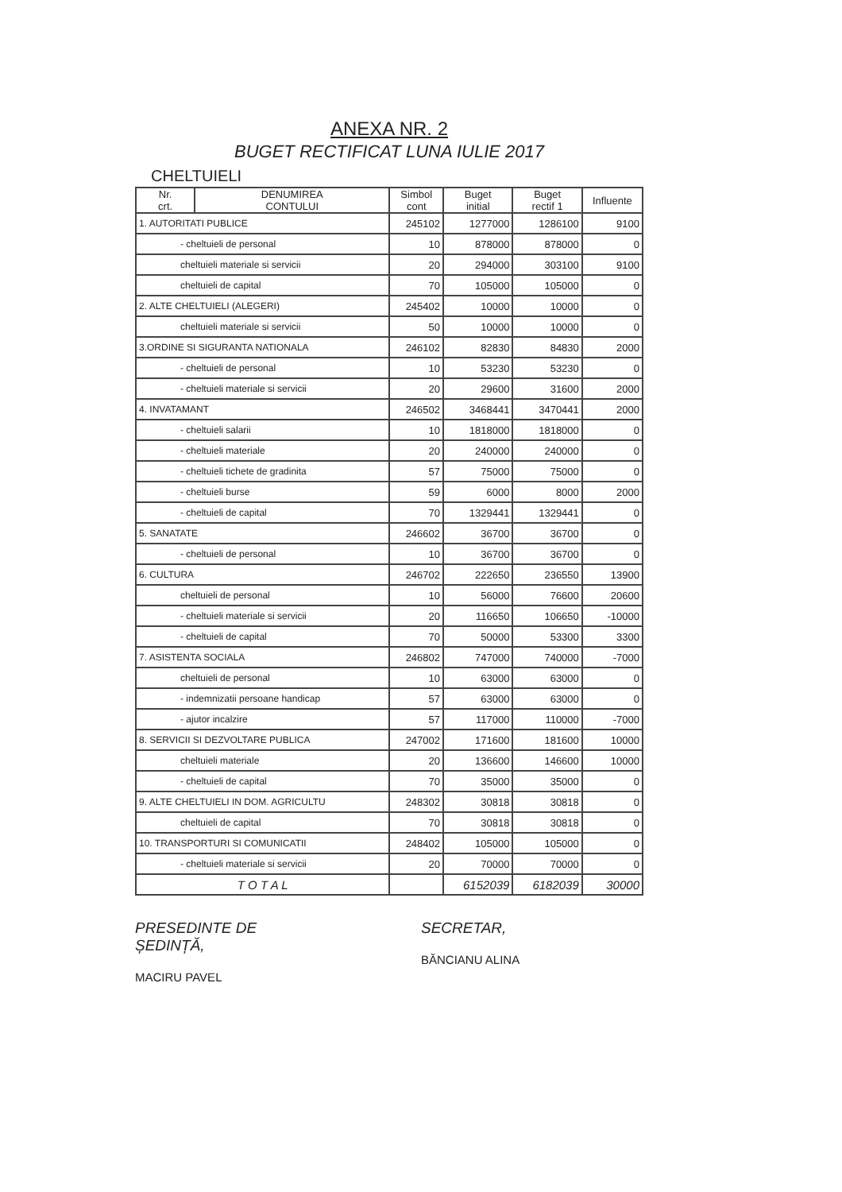ANEXA NR. 2
BUGET RECTIFICAT LUNA IULIE 2017
CHELTUIELI
| Nr. crt. | DENUMIREA CONTULUI | Simbol cont | Buget initial | Buget rectif 1 | Influente |
| --- | --- | --- | --- | --- | --- |
| 1. AUTORITATI PUBLICE | | 245102 | 1277000 | 1286100 | 9100 |
| - cheltuieli de personal | | 10 | 878000 | 878000 | 0 |
| cheltuieli materiale si servicii | | 20 | 294000 | 303100 | 9100 |
| cheltuieli de capital | | 70 | 105000 | 105000 | 0 |
| 2. ALTE CHELTUIELI (ALEGERI) | | 245402 | 10000 | 10000 | 0 |
| cheltuieli materiale si servicii | | 50 | 10000 | 10000 | 0 |
| 3.ORDINE SI SIGURANTA NATIONALA | | 246102 | 82830 | 84830 | 2000 |
| - cheltuieli de personal | | 10 | 53230 | 53230 | 0 |
| - cheltuieli materiale si servicii | | 20 | 29600 | 31600 | 2000 |
| 4. INVATAMANT | | 246502 | 3468441 | 3470441 | 2000 |
| - cheltuieli salarii | | 10 | 1818000 | 1818000 | 0 |
| - cheltuieli materiale | | 20 | 240000 | 240000 | 0 |
| - cheltuieli tichete de gradinita | | 57 | 75000 | 75000 | 0 |
| - cheltuieli burse | | 59 | 6000 | 8000 | 2000 |
| - cheltuieli de capital | | 70 | 1329441 | 1329441 | 0 |
| 5. SANATATE | | 246602 | 36700 | 36700 | 0 |
| - cheltuieli de personal | | 10 | 36700 | 36700 | 0 |
| 6. CULTURA | | 246702 | 222650 | 236550 | 13900 |
| cheltuieli de personal | | 10 | 56000 | 76600 | 20600 |
| - cheltuieli materiale si servicii | | 20 | 116650 | 106650 | -10000 |
| - cheltuieli de capital | | 70 | 50000 | 53300 | 3300 |
| 7. ASISTENTA SOCIALA | | 246802 | 747000 | 740000 | -7000 |
| cheltuieli de personal | | 10 | 63000 | 63000 | 0 |
| - indemnizatii persoane handicap | | 57 | 63000 | 63000 | 0 |
| - ajutor incalzire | | 57 | 117000 | 110000 | -7000 |
| 8. SERVICII SI DEZVOLTARE PUBLICA | | 247002 | 171600 | 181600 | 10000 |
| cheltuieli materiale | | 20 | 136600 | 146600 | 10000 |
| - cheltuieli de capital | | 70 | 35000 | 35000 | 0 |
| 9. ALTE CHELTUIELI IN DOM. AGRICULTU | | 248302 | 30818 | 30818 | 0 |
| cheltuieli de capital | | 70 | 30818 | 30818 | 0 |
| 10. TRANSPORTURI SI COMUNICATII | | 248402 | 105000 | 105000 | 0 |
| - cheltuieli materiale si servicii | | 20 | 70000 | 70000 | 0 |
| T O T A L | | | 6152039 | 6182039 | 30000 |
PRESEDINTE DE
ȘEDINȚĂ,
MACIRU PAVEL
SECRETAR,
BĂNCIANU ALINA